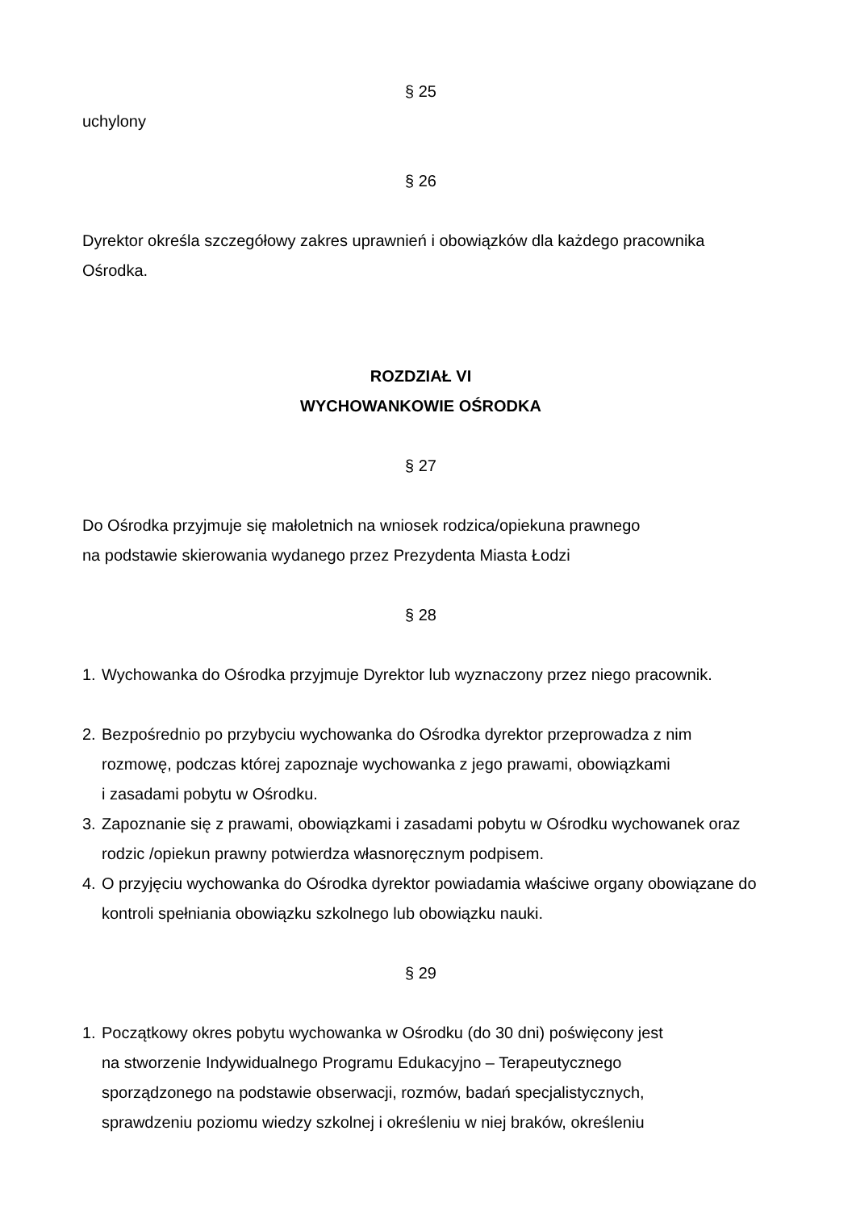§ 25
uchylony
§ 26
Dyrektor określa szczegółowy zakres uprawnień i obowiązków dla każdego pracownika Ośrodka.
ROZDZIAŁ VI
WYCHOWANKOWIE OŚRODKA
§ 27
Do Ośrodka przyjmuje się małoletnich na wniosek rodzica/opiekuna prawnego
na podstawie skierowania wydanego przez Prezydenta Miasta Łodzi
§ 28
1. Wychowanka do Ośrodka przyjmuje Dyrektor lub wyznaczony przez niego pracownik.
2. Bezpośrednio po przybyciu wychowanka do Ośrodka dyrektor przeprowadza z nim rozmowę, podczas której zapoznaje wychowanka z jego prawami, obowiązkami
i zasadami pobytu w Ośrodku.
3. Zapoznanie się z prawami, obowiązkami i zasadami pobytu w Ośrodku wychowanek oraz rodzic /opiekun prawny potwierdza własnoręcznym podpisem.
4. O przyjęciu wychowanka do Ośrodka dyrektor powiadamia właściwe organy obowiązane do kontroli spełniania obowiązku szkolnego lub obowiązku nauki.
§ 29
1. Początkowy okres pobytu wychowanka w Ośrodku (do 30 dni) poświęcony jest
na stworzenie Indywidualnego Programu Edukacyjno – Terapeutycznego
sporządzonego na podstawie obserwacji, rozmów, badań specjalistycznych,
sprawdzeniu poziomu wiedzy szkolnej i określeniu w niej braków, określeniu